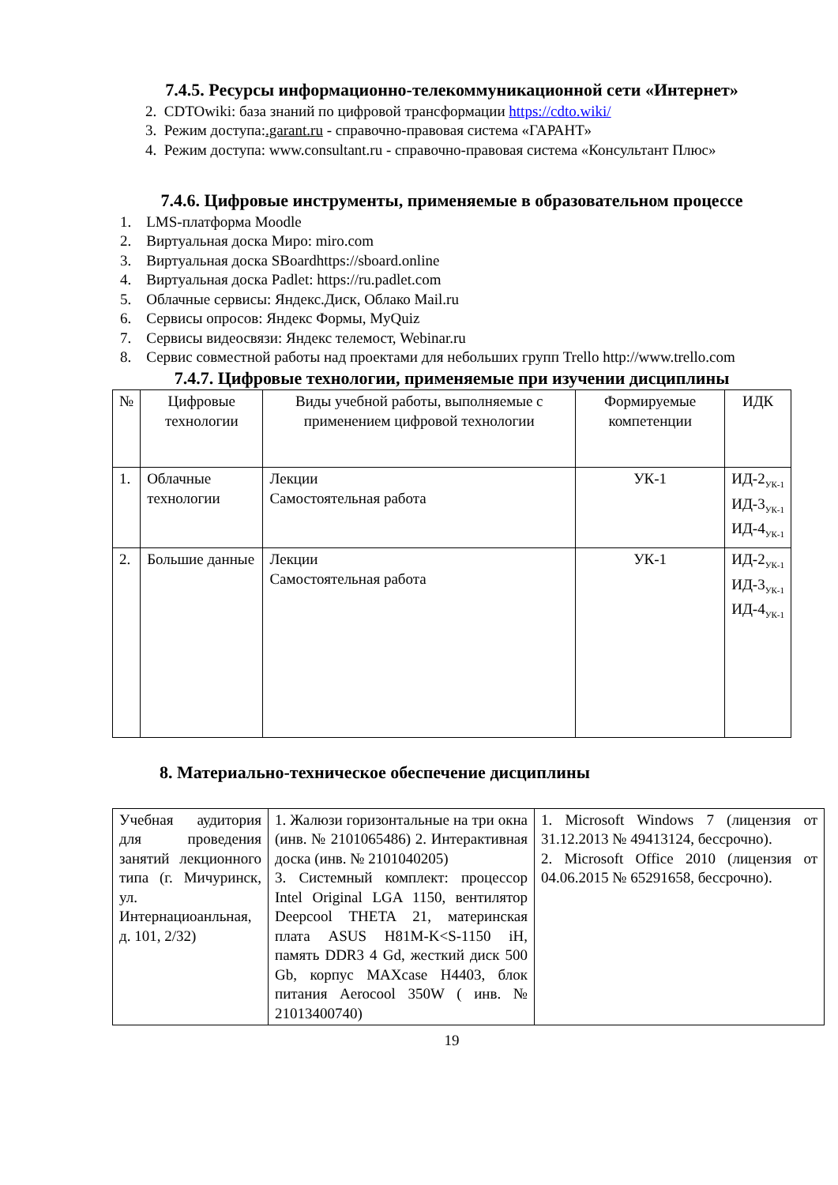7.4.5. Ресурсы информационно-телекоммуникационной сети «Интернет»
2. CDTOwiki: база знаний по цифровой трансформации https://cdto.wiki/
3. Режим доступа:.garant.ru - справочно-правовая система «ГАРАНТ»
4. Режим доступа: www.consultant.ru - справочно-правовая система «Консультант Плюс»
7.4.6. Цифровые инструменты, применяемые в образовательном процессе
1. LMS-платформа Moodle
2. Виртуальная доска Миро: miro.com
3. Виртуальная доска SBoardhttps://sboard.online
4. Виртуальная доска Padlet: https://ru.padlet.com
5. Облачные сервисы: Яндекс.Диск, Облако Mail.ru
6. Сервисы опросов: Яндекс Формы, MyQuiz
7. Сервисы видеосвязи: Яндекс телемост, Webinar.ru
8. Сервис совместной работы над проектами для небольших групп Trello http://www.trello.com
7.4.7. Цифровые технологии, применяемые при изучении дисциплины
| № | Цифровые технологии | Виды учебной работы, выполняемые с применением цифровой технологии | Формируемые компетенции | ИДК |
| --- | --- | --- | --- | --- |
| 1. | Облачные технологии | Лекции Самостоятельная работа | УК-1 | ИД-2<sub>УК-1</sub> ИД-3<sub>УК-1</sub> ИД-4<sub>УК-1</sub> |
| 2. | Большие данные | Лекции Самостоятельная работа | УК-1 | ИД-2<sub>УК-1</sub> ИД-3<sub>УК-1</sub> ИД-4<sub>УК-1</sub> |
8. Материально-техническое обеспечение дисциплины
| Учебная аудитория для проведения занятий лекционного типа (г. Мичуринск, ул. Интернациоанльная, д. 101, 2/32) | 1. Жалюзи горизонтальные на три окна (инв. № 2101065486) 2. Интерактивная доска (инв. № 2101040205) 3. Системный комплект: процессор Intel Original LGA 1150, вентилятор Deepcool THETA 21, материнская плата ASUS H81M-K<S-1150 iH, память DDR3 4 Gd, жесткий диск 500 Gb, корпус MAXcase H4403, блок питания Aerocool 350W ( инв. № 21013400740) | 1. Microsoft Windows 7 (лицензия от 31.12.2013 № 49413124, бессрочно). 2. Microsoft Office 2010 (лицензия от 04.06.2015 № 65291658, бессрочно). |
19